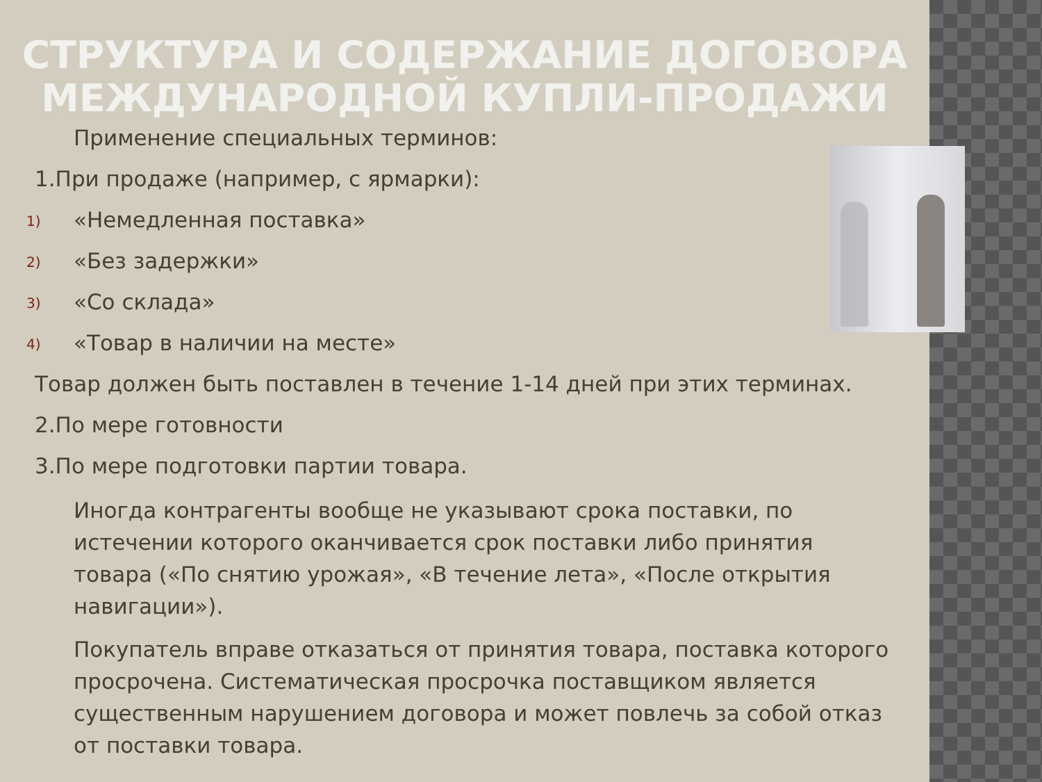СТРУКТУРА И СОДЕРЖАНИЕ ДОГОВОРА МЕЖДУНАРОДНОЙ КУПЛИ-ПРОДАЖИ
Применение специальных терминов:
1.При продаже (например, с ярмарки):
1) «Немедленная поставка»
2) «Без задержки»
3) «Со склада»
4) «Товар в наличии на месте»
Товар должен быть поставлен в течение 1-14 дней при этих терминах.
2.По мере готовности
3.По мере подготовки партии товара.
Иногда контрагенты вообще не указывают срока поставки, по истечении которого оканчивается срок поставки либо принятия товара («По снятию урожая», «В течение лета», «После открытия навигации»).
Покупатель вправе отказаться от принятия товара, поставка которого просрочена. Систематическая просрочка поставщиком является существенным нарушением договора и может повлечь за собой отказ от поставки товара.